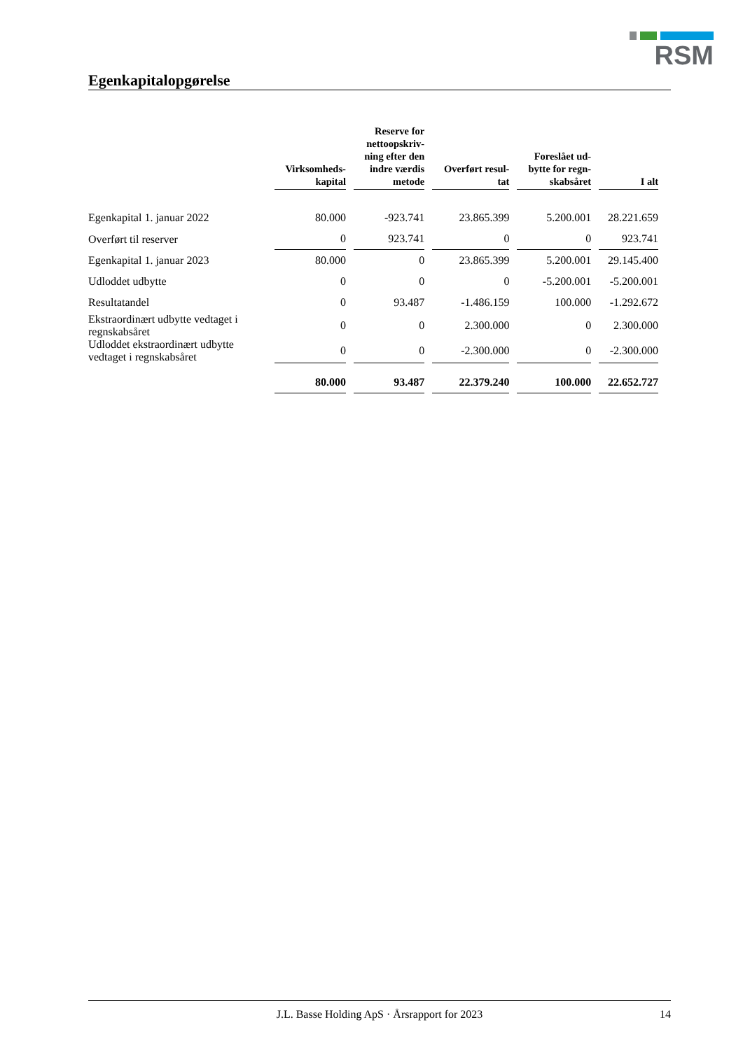RSM
Egenkapitalopgørelse
| | Virksomheds- kapital | Reserve for nettoopskriv- ning efter den indre værdis metode | Overført resul- tat | Foreslået ud- bytte for regn- skabsåret | I alt |
| --- | --- | --- | --- | --- | --- |
| Egenkapital 1. januar 2022 | 80.000 | -923.741 | 23.865.399 | 5.200.001 | 28.221.659 |
| Overført til reserver | 0 | 923.741 | 0 | 0 | 923.741 |
| Egenkapital 1. januar 2023 | 80.000 | 0 | 23.865.399 | 5.200.001 | 29.145.400 |
| Udloddet udbytte | 0 | 0 | 0 | -5.200.001 | -5.200.001 |
| Resultatandel | 0 | 93.487 | -1.486.159 | 100.000 | -1.292.672 |
| Ekstraordinært udbytte vedtaget i regnskabsåret | 0 | 0 | 2.300.000 | 0 | 2.300.000 |
| Udloddet ekstraordinært udbytte vedtaget i regnskabsåret | 0 | 0 | -2.300.000 | 0 | -2.300.000 |
| | 80.000 | 93.487 | 22.379.240 | 100.000 | 22.652.727 |
J.L. Basse Holding ApS · Årsrapport for 2023 14